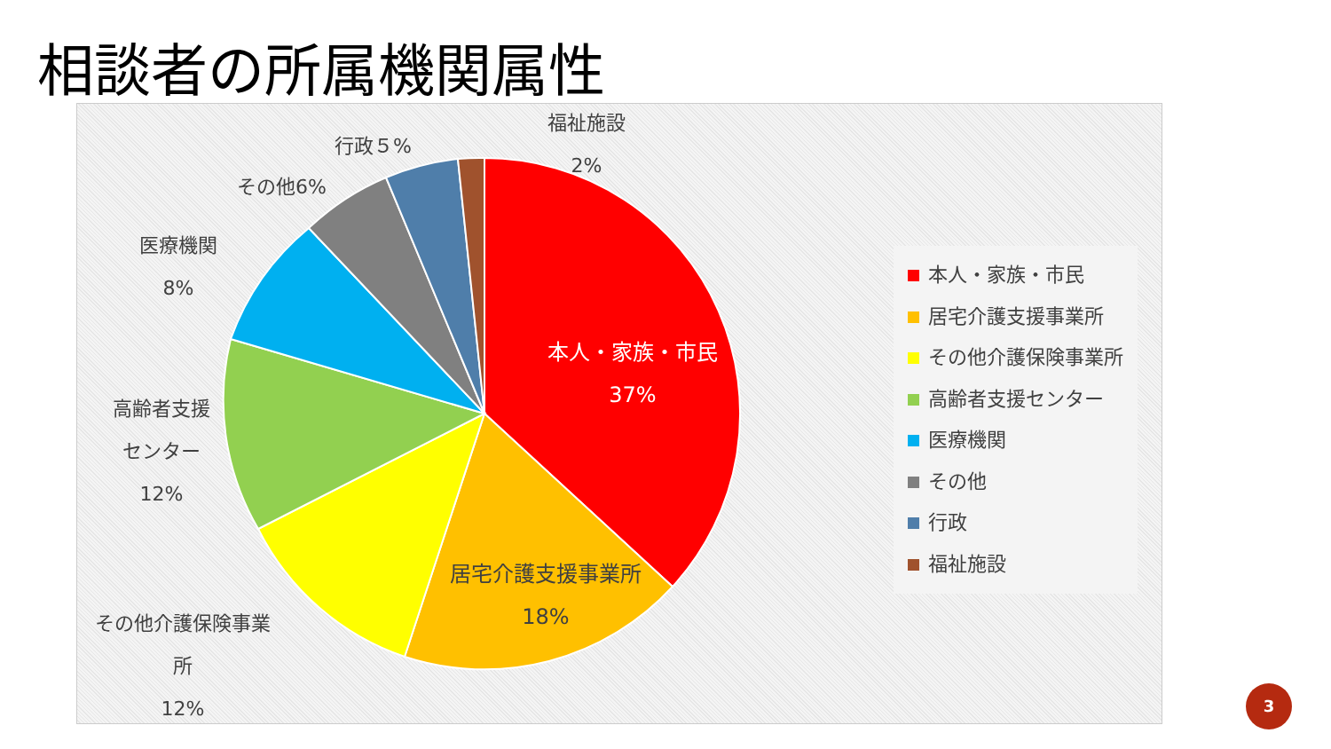相談者の所属機関属性
本人・家族・市民
37%
居宅介護支援事業所
18%
その他介護保険事業
所
12%
高齢者支援
センター
12%
医療機関
8%
その他6%
行政５%
福祉施設
2%
本人・家族・市民
居宅介護支援事業所
その他介護保険事業所
高齢者支援センター
医療機関
その他
行政
福祉施設
3